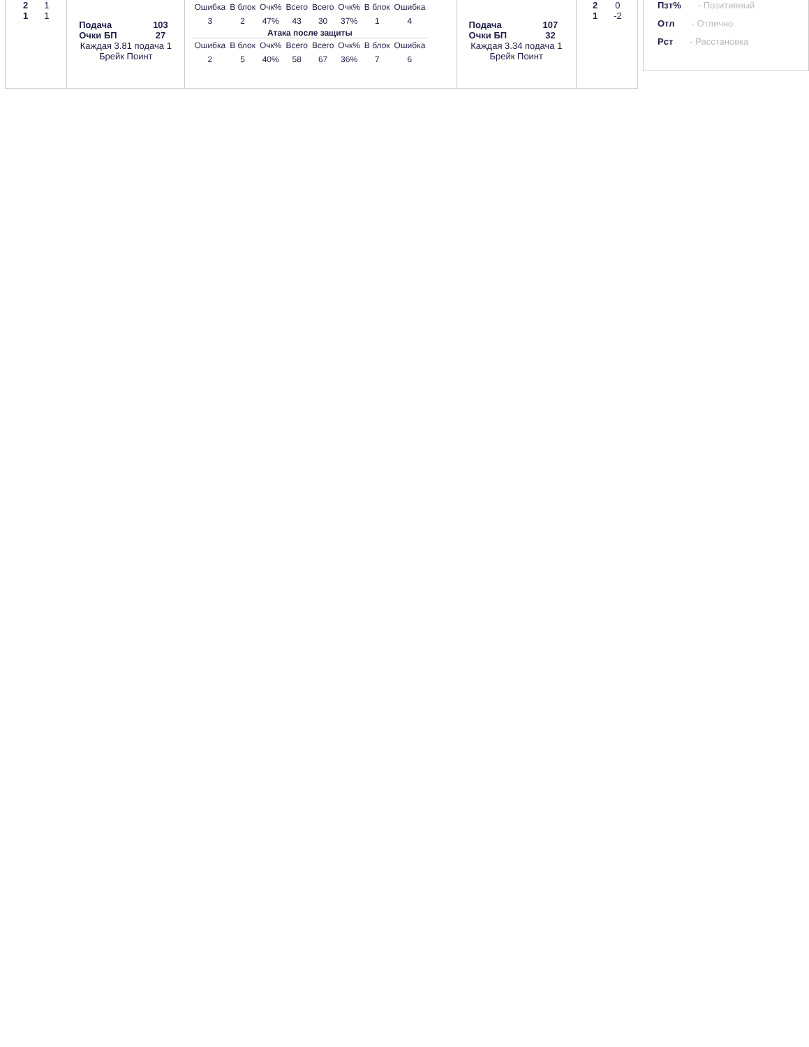| 2 | 1 |
| 1 | 1 |
| Подача | 103 |
| Очки БП | 27 |
Каждая 3.81 подача 1 Брейк Поинт
| Ошибка | В блок | Очк% | Всего | Всего | Очк% | В блок | Ошибка |
| 3 | 2 | 47% | 43 | 30 | 37% | 1 | 4 |
| Атака после защиты | | | | | | | |
| Ошибка | В блок | Очк% | Всего | Всего | Очк% | В блок | Ошибка |
| 2 | 5 | 40% | 58 | 67 | 36% | 7 | 6 |
| Подача | 107 |
| Очки БП | 32 |
Каждая 3.34 подача 1 Брейк Поинт
| 2 | 0 |
| 1 | -2 |
Пзт% - Позитивный
Отл - Отлично
Рст - Расстановка